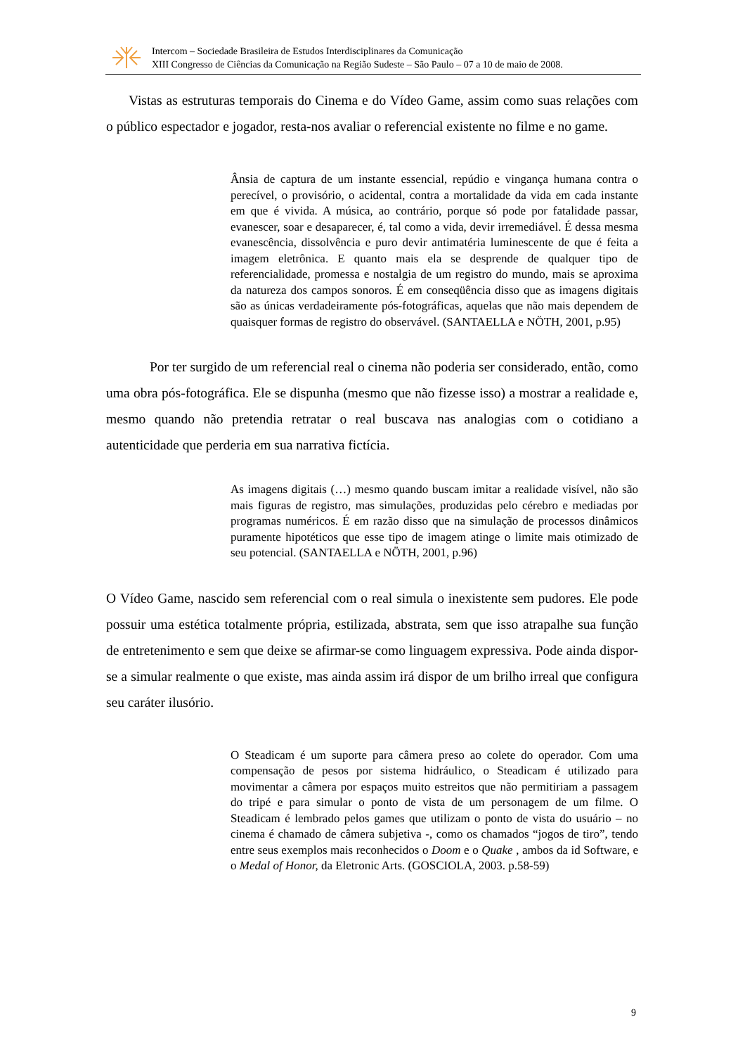Intercom – Sociedade Brasileira de Estudos Interdisciplinares da Comunicação
XIII Congresso de Ciências da Comunicação na Região Sudeste – São Paulo – 07 a 10 de maio de 2008.
Vistas as estruturas temporais do Cinema e do Vídeo Game, assim como suas relações com o público espectador e jogador, resta-nos avaliar o referencial existente no filme e no game.
Ânsia de captura de um instante essencial, repúdio e vingança humana contra o perecível, o provisório, o acidental, contra a mortalidade da vida em cada instante em que é vivida. A música, ao contrário, porque só pode por fatalidade passar, evanescer, soar e desaparecer, é, tal como a vida, devir irremediável. É dessa mesma evanescência, dissolvência e puro devir antimatéria luminescente de que é feita a imagem eletrônica. E quanto mais ela se desprende de qualquer tipo de referencialidade, promessa e nostalgia de um registro do mundo, mais se aproxima da natureza dos campos sonoros. É em conseqüência disso que as imagens digitais são as únicas verdadeiramente pós-fotográficas, aquelas que não mais dependem de quaisquer formas de registro do observável. (SANTAELLA e NÖTH, 2001, p.95)
Por ter surgido de um referencial real o cinema não poderia ser considerado, então, como uma obra pós-fotográfica. Ele se dispunha (mesmo que não fizesse isso) a mostrar a realidade e, mesmo quando não pretendia retratar o real buscava nas analogias com o cotidiano a autenticidade que perderia em sua narrativa fictícia.
As imagens digitais (…) mesmo quando buscam imitar a realidade visível, não são mais figuras de registro, mas simulações, produzidas pelo cérebro e mediadas por programas numéricos. É em razão disso que na simulação de processos dinâmicos puramente hipotéticos que esse tipo de imagem atinge o limite mais otimizado de seu potencial. (SANTAELLA e NÖTH, 2001, p.96)
O Vídeo Game, nascido sem referencial com o real simula o inexistente sem pudores. Ele pode possuir uma estética totalmente própria, estilizada, abstrata, sem que isso atrapalhe sua função de entretenimento e sem que deixe se afirmar-se como linguagem expressiva. Pode ainda dispor-se a simular realmente o que existe, mas ainda assim irá dispor de um brilho irreal que configura seu caráter ilusório.
O Steadicam é um suporte para câmera preso ao colete do operador. Com uma compensação de pesos por sistema hidráulico, o Steadicam é utilizado para movimentar a câmera por espaços muito estreitos que não permitiriam a passagem do tripé e para simular o ponto de vista de um personagem de um filme. O Steadicam é lembrado pelos games que utilizam o ponto de vista do usuário – no cinema é chamado de câmera subjetiva -, como os chamados “jogos de tiro”, tendo entre seus exemplos mais reconhecidos o Doom e o Quake , ambos da id Software, e o Medal of Honor, da Eletronic Arts. (GOSCIOLA, 2003. p.58-59)
9